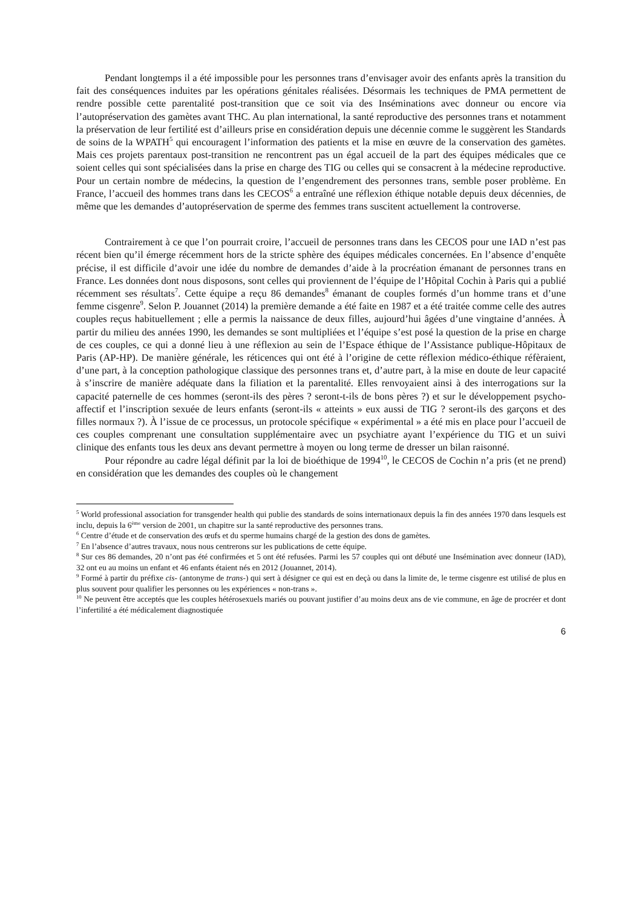Pendant longtemps il a été impossible pour les personnes trans d’envisager avoir des enfants après la transition du fait des conséquences induites par les opérations génitales réalisées. Désormais les techniques de PMA permettent de rendre possible cette parentalité post-transition que ce soit via des Inséminations avec donneur ou encore via l’autopréservation des gamètes avant THC. Au plan international, la santé reproductive des personnes trans et notamment la préservation de leur fertilité est d’ailleurs prise en considération depuis une décennie comme le suggèrent les Standards de soins de la WPATH<sup>5</sup> qui encouragent l’information des patients et la mise en œuvre de la conservation des gamètes. Mais ces projets parentaux post-transition ne rencontrent pas un égal accueil de la part des équipes médicales que ce soient celles qui sont spécialisées dans la prise en charge des TIG ou celles qui se consacrent à la médecine reproductive. Pour un certain nombre de médecins, la question de l’engendrement des personnes trans, semble poser problème. En France, l’accueil des hommes trans dans les CECOS<sup>6</sup> a entraîné une réflexion éthique notable depuis deux décennies, de même que les demandes d’autopréservation de sperme des femmes trans suscitent actuellement la controverse.
Contrairement à ce que l’on pourrait croire, l’accueil de personnes trans dans les CECOS pour une IAD n’est pas récent bien qu’il émerge récemment hors de la stricte sphère des équipes médicales concernées. En l’absence d’enquête précise, il est difficile d’avoir une idée du nombre de demandes d’aide à la procréation émanant de personnes trans en France. Les données dont nous disposons, sont celles qui proviennent de l’équipe de l’Hôpital Cochin à Paris qui a publié récemment ses résultats<sup>7</sup>. Cette équipe a reçu 86 demandes<sup>8</sup> émanant de couples formés d’un homme trans et d’une femme cisgenre<sup>9</sup>. Selon P. Jouannet (2014) la première demande a été faite en 1987 et a été traitée comme celle des autres couples reçus habituellement ; elle a permis la naissance de deux filles, aujourd’hui âgées d’une vingtaine d’années. À partir du milieu des années 1990, les demandes se sont multipliées et l’équipe s’est posé la question de la prise en charge de ces couples, ce qui a donné lieu à une réflexion au sein de l’Espace éthique de l’Assistance publique-Hôpitaux de Paris (AP-HP). De manière générale, les réticences qui ont été à l’origine de cette réflexion médico-éthique réfèraient, d’une part, à la conception pathologique classique des personnes trans et, d’autre part, à la mise en doute de leur capacité à s’inscrire de manière adéquate dans la filiation et la parentalité. Elles renvoyaient ainsi à des interrogations sur la capacité paternelle de ces hommes (seront-ils des pères ? seront-t-ils de bons pères ?) et sur le développement psycho-affectif et l’inscription sexuée de leurs enfants (seront-ils « atteints » eux aussi de TIG ? seront-ils des garçons et des filles normaux ?). À l’issue de ce processus, un protocole spécifique « expérimental » a été mis en place pour l’accueil de ces couples comprenant une consultation supplémentaire avec un psychiatre ayant l’expérience du TIG et un suivi clinique des enfants tous les deux ans devant permettre à moyen ou long terme de dresser un bilan raisonné.
Pour répondre au cadre légal définit par la loi de bioéthique de 1994<sup>10</sup>, le CECOS de Cochin n’a pris (et ne prend) en considération que les demandes des couples où le changement
<sup>5</sup> World professional association for transgender health qui publie des standards de soins internationaux depuis la fin des années 1970 dans lesquels est inclu, depuis la 6<sup>ème</sup> version de 2001, un chapitre sur la santé reproductive des personnes trans.
<sup>6</sup> Centre d’étude et de conservation des œufs et du sperme humains chargé de la gestion des dons de gamètes.
<sup>7</sup> En l’absence d’autres travaux, nous nous centrerons sur les publications de cette équipe.
<sup>8</sup> Sur ces 86 demandes, 20 n’ont pas été confirmées et 5 ont été refusées. Parmi les 57 couples qui ont débuté une Insémination avec donneur (IAD), 32 ont eu au moins un enfant et 46 enfants étaient nés en 2012 (Jouannet, 2014).
<sup>9</sup> Formé à partir du préfixe cis- (antonyme de trans-) qui sert à désigner ce qui est en deçà ou dans la limite de, le terme cisgenre est utilisé de plus en plus souvent pour qualifier les personnes ou les expériences « non-trans ».
<sup>10</sup> Ne peuvent être acceptés que les couples hétérosexuels mariés ou pouvant justifier d’au moins deux ans de vie commune, en âge de procréer et dont l’infertilité a été médicalement diagnostiquée
6